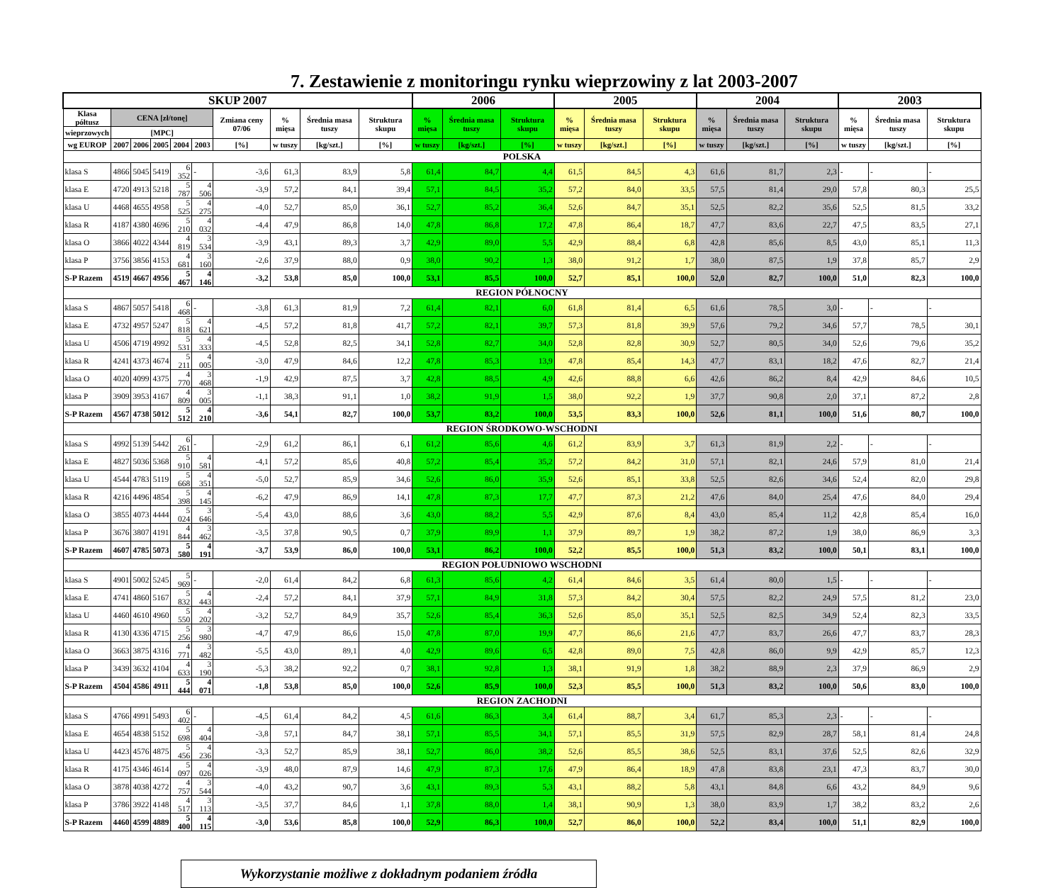7. Zestawienie z monitoringu rynku wieprzowiny z lat 2003-2007
| SKUP 2007 | | | | | | | | | | 2006 | | | 2005 | | | 2004 | | | 2003 | | |
| --- | --- | --- | --- | --- | --- | --- | --- | --- | --- | --- | --- | --- | --- | --- | --- | --- | --- | --- | --- | --- | --- |
| Klasa półtusz | CENA [zł/tonę] | | | | | Zmiana ceny 07/06 | % mięsa | Średnia masa tuszy | Struktura skupu | % mięsa | Średnia masa tuszy | Struktura skupu | % mięsa | Średnia masa tuszy | Struktura skupu | % mięsa | Średnia masa tuszy | Struktura skupu | % mięsa | Średnia masa tuszy | Struktura skupu |
| wieprzowych | [MPC] | | | | | | | | | | | | | | | | | | | | |
| wg EUROP | 2007 | 2006 | 2005 | 2004 | 2003 | [%] | w tuszy | [kg/szt.] | [%] | w tuszy | [kg/szt.] | [%] | w tuszy | [kg/szt.] | [%] | w tuszy | [kg/szt.] | [%] | w tuszy | [kg/szt.] | [%] |
| POLSKA | | | | | | | | | | | | | | | | | | | | | |
| klasa S | 4866 | 5045 | 5419 | 6 352 | - | -3,6 | 61,3 | 83,9 | 5,8 | 61,4 | 84,7 | 4,4 | 61,5 | 84,5 | 4,3 | 61,6 | 81,7 | 2,3 | - | - | - |
| klasa E | 4720 | 4913 | 5218 | 5 787 | 4 506 | -3,9 | 57,2 | 84,1 | 39,4 | 57,1 | 84,5 | 35,2 | 57,2 | 84,0 | 33,5 | 57,5 | 81,4 | 29,0 | 57,8 | 80,3 | 25,5 |
| klasa U | 4468 | 4655 | 4958 | 5 525 | 4 275 | -4,0 | 52,7 | 85,0 | 36,1 | 52,7 | 85,2 | 36,4 | 52,6 | 84,7 | 35,1 | 52,5 | 82,2 | 35,6 | 52,5 | 81,5 | 33,2 |
| klasa R | 4187 | 4380 | 4696 | 5 210 | 4 032 | -4,4 | 47,9 | 86,8 | 14,0 | 47,8 | 86,8 | 17,2 | 47,8 | 86,4 | 18,7 | 47,7 | 83,6 | 22,7 | 47,5 | 83,5 | 27,1 |
| klasa O | 3866 | 4022 | 4344 | 4 819 | 3 534 | -3,9 | 43,1 | 89,3 | 3,7 | 42,9 | 89,0 | 5,5 | 42,9 | 88,4 | 6,8 | 42,8 | 85,6 | 8,5 | 43,0 | 85,1 | 11,3 |
| klasa P | 3756 | 3856 | 4153 | 4 681 | 3 160 | -2,6 | 37,9 | 88,0 | 0,9 | 38,0 | 90,2 | 1,3 | 38,0 | 91,2 | 1,7 | 38,0 | 87,5 | 1,9 | 37,8 | 85,7 | 2,9 |
| S-P Razem | 4519 | 4667 | 4956 | 5 467 | 4 146 | -3,2 | 53,8 | 85,0 | 100,0 | 53,1 | 85,5 | 100,0 | 52,7 | 85,1 | 100,0 | 52,0 | 82,7 | 100,0 | 51,0 | 82,3 | 100,0 |
| REGION PÓŁNOCNY | | | | | | | | | | | | | | | | | | | | | |
| klasa S | 4867 | 5057 | 5418 | 6 468 | - | -3,8 | 61,3 | 81,9 | 7,2 | 61,4 | 82,1 | 6,0 | 61,8 | 81,4 | 6,5 | 61,6 | 78,5 | 3,0 | - | - | - |
| klasa E | 4732 | 4957 | 5247 | 5 818 | 4 621 | -4,5 | 57,2 | 81,8 | 41,7 | 57,2 | 82,1 | 39,7 | 57,3 | 81,8 | 39,9 | 57,6 | 79,2 | 34,6 | 57,7 | 78,5 | 30,1 |
| klasa U | 4506 | 4719 | 4992 | 5 531 | 4 333 | -4,5 | 52,8 | 82,5 | 34,1 | 52,8 | 82,7 | 34,0 | 52,8 | 82,8 | 30,9 | 52,7 | 80,5 | 34,0 | 52,6 | 79,6 | 35,2 |
| klasa R | 4241 | 4373 | 4674 | 5 211 | 4 005 | -3,0 | 47,9 | 84,6 | 12,2 | 47,8 | 85,3 | 13,9 | 47,8 | 85,4 | 14,3 | 47,7 | 83,1 | 18,2 | 47,6 | 82,7 | 21,4 |
| klasa O | 4020 | 4099 | 4375 | 4 770 | 3 468 | -1,9 | 42,9 | 87,5 | 3,7 | 42,8 | 88,5 | 4,9 | 42,6 | 88,8 | 6,6 | 42,6 | 86,2 | 8,4 | 42,9 | 84,6 | 10,5 |
| klasa P | 3909 | 3953 | 4167 | 4 809 | 3 005 | -1,1 | 38,3 | 91,1 | 1,0 | 38,2 | 91,9 | 1,5 | 38,0 | 92,2 | 1,9 | 37,7 | 90,8 | 2,0 | 37,1 | 87,2 | 2,8 |
| S-P Razem | 4567 | 4738 | 5012 | 5 512 | 4 210 | -3,6 | 54,1 | 82,7 | 100,0 | 53,7 | 83,2 | 100,0 | 53,5 | 83,3 | 100,0 | 52,6 | 81,1 | 100,0 | 51,6 | 80,7 | 100,0 |
| REGION ŚRODKOWO-WSCHODNI | | | | | | | | | | | | | | | | | | | | | |
| klasa S | 4992 | 5139 | 5442 | 6 261 | - | -2,9 | 61,2 | 86,1 | 6,1 | 61,2 | 85,6 | 4,6 | 61,2 | 83,9 | 3,7 | 61,3 | 81,9 | 2,2 | - | - | - |
| klasa E | 4827 | 5036 | 5368 | 5 910 | 4 581 | -4,1 | 57,2 | 85,6 | 40,8 | 57,2 | 85,4 | 35,2 | 57,2 | 84,2 | 31,0 | 57,1 | 82,1 | 24,6 | 57,9 | 81,0 | 21,4 |
| klasa U | 4544 | 4783 | 5119 | 5 668 | 4 351 | -5,0 | 52,7 | 85,9 | 34,6 | 52,6 | 86,0 | 35,9 | 52,6 | 85,1 | 33,8 | 52,5 | 82,6 | 34,6 | 52,4 | 82,0 | 29,8 |
| klasa R | 4216 | 4496 | 4854 | 5 398 | 4 145 | -6,2 | 47,9 | 86,9 | 14,1 | 47,8 | 87,3 | 17,7 | 47,7 | 87,3 | 21,2 | 47,6 | 84,0 | 25,4 | 47,6 | 84,0 | 29,4 |
| klasa O | 3855 | 4073 | 4444 | 5 024 | 3 646 | -5,4 | 43,0 | 88,6 | 3,6 | 43,0 | 88,2 | 5,5 | 42,9 | 87,6 | 8,4 | 43,0 | 85,4 | 11,2 | 42,8 | 85,4 | 16,0 |
| klasa P | 3676 | 3807 | 4191 | 4 844 | 3 462 | -3,5 | 37,8 | 90,5 | 0,7 | 37,9 | 89,9 | 1,1 | 37,9 | 89,7 | 1,9 | 38,2 | 87,2 | 1,9 | 38,0 | 86,9 | 3,3 |
| S-P Razem | 4607 | 4785 | 5073 | 5 580 | 4 191 | -3,7 | 53,9 | 86,0 | 100,0 | 53,1 | 86,2 | 100,0 | 52,2 | 85,5 | 100,0 | 51,3 | 83,2 | 100,0 | 50,1 | 83,1 | 100,0 |
| REGION POŁUDNIOWO WSCHODNI | | | | | | | | | | | | | | | | | | | | | |
| klasa S | 4901 | 5002 | 5245 | 5 969 | - | -2,0 | 61,4 | 84,2 | 6,8 | 61,3 | 85,6 | 4,2 | 61,4 | 84,6 | 3,5 | 61,4 | 80,0 | 1,5 | - | - | - |
| klasa E | 4741 | 4860 | 5167 | 5 832 | 4 443 | -2,4 | 57,2 | 84,1 | 37,9 | 57,1 | 84,9 | 31,8 | 57,3 | 84,2 | 30,4 | 57,5 | 82,2 | 24,9 | 57,5 | 81,2 | 23,0 |
| klasa U | 4460 | 4610 | 4960 | 5 550 | 4 202 | -3,2 | 52,7 | 84,9 | 35,7 | 52,6 | 85,4 | 36,3 | 52,6 | 85,0 | 35,1 | 52,5 | 82,5 | 34,9 | 52,4 | 82,3 | 33,5 |
| klasa R | 4130 | 4336 | 4715 | 5 256 | 3 980 | -4,7 | 47,9 | 86,6 | 15,0 | 47,8 | 87,0 | 19,9 | 47,7 | 86,6 | 21,6 | 47,7 | 83,7 | 26,6 | 47,7 | 83,7 | 28,3 |
| klasa O | 3663 | 3875 | 4316 | 4 771 | 3 482 | -5,5 | 43,0 | 89,1 | 4,0 | 42,9 | 89,6 | 6,5 | 42,8 | 89,0 | 7,5 | 42,8 | 86,0 | 9,9 | 42,9 | 85,7 | 12,3 |
| klasa P | 3439 | 3632 | 4104 | 4 633 | 3 190 | -5,3 | 38,2 | 92,2 | 0,7 | 38,1 | 92,8 | 1,3 | 38,1 | 91,9 | 1,8 | 38,2 | 88,9 | 2,3 | 37,9 | 86,9 | 2,9 |
| S-P Razem | 4504 | 4586 | 4911 | 5 444 | 4 071 | -1,8 | 53,8 | 85,0 | 100,0 | 52,6 | 85,9 | 100,0 | 52,3 | 85,5 | 100,0 | 51,3 | 83,2 | 100,0 | 50,6 | 83,0 | 100,0 |
| REGION ZACHODNI | | | | | | | | | | | | | | | | | | | | | |
| klasa S | 4766 | 4991 | 5493 | 6 402 | - | -4,5 | 61,4 | 84,2 | 4,5 | 61,6 | 86,3 | 3,4 | 61,4 | 88,7 | 3,4 | 61,7 | 85,3 | 2,3 | - | - | - |
| klasa E | 4654 | 4838 | 5152 | 5 698 | 4 404 | -3,8 | 57,1 | 84,7 | 38,1 | 57,1 | 85,5 | 34,1 | 57,1 | 85,5 | 31,9 | 57,5 | 82,9 | 28,7 | 58,1 | 81,4 | 24,8 |
| klasa U | 4423 | 4576 | 4875 | 5 456 | 4 236 | -3,3 | 52,7 | 85,9 | 38,1 | 52,7 | 86,0 | 38,2 | 52,6 | 85,5 | 38,6 | 52,5 | 83,1 | 37,6 | 52,5 | 82,6 | 32,9 |
| klasa R | 4175 | 4346 | 4614 | 5 097 | 4 026 | -3,9 | 48,0 | 87,9 | 14,6 | 47,9 | 87,3 | 17,6 | 47,9 | 86,4 | 18,9 | 47,8 | 83,8 | 23,1 | 47,3 | 83,7 | 30,0 |
| klasa O | 3878 | 4038 | 4272 | 4 757 | 3 544 | -4,0 | 43,2 | 90,7 | 3,6 | 43,1 | 89,3 | 5,3 | 43,1 | 88,2 | 5,8 | 43,1 | 84,8 | 6,6 | 43,2 | 84,9 | 9,6 |
| klasa P | 3786 | 3922 | 4148 | 4 517 | 3 113 | -3,5 | 37,7 | 84,6 | 1,1 | 37,8 | 88,0 | 1,4 | 38,1 | 90,9 | 1,3 | 38,0 | 83,9 | 1,7 | 38,2 | 83,2 | 2,6 |
| S-P Razem | 4460 | 4599 | 4889 | 5 400 | 4 115 | -3,0 | 53,6 | 85,8 | 100,0 | 52,9 | 86,3 | 100,0 | 52,7 | 86,0 | 100,0 | 52,2 | 83,4 | 100,0 | 51,1 | 82,9 | 100,0 |
Wykorzystanie możliwe z dokładnym podaniem źródła